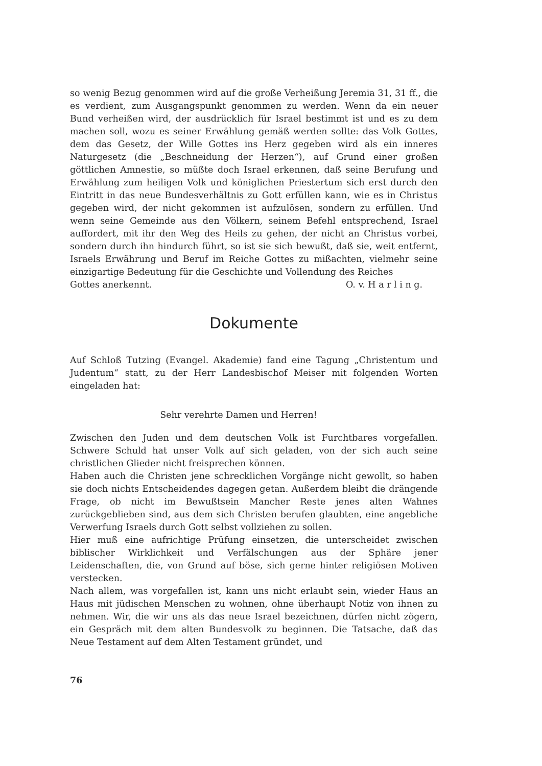so wenig Bezug genommen wird auf die große Verheißung Jeremia 31, 31 ff., die es verdient, zum Ausgangspunkt genommen zu werden. Wenn da ein neuer Bund verheißen wird, der ausdrücklich für Israel bestimmt ist und es zu dem machen soll, wozu es seiner Erwählung gemäß werden sollte: das Volk Gottes, dem das Gesetz, der Wille Gottes ins Herz gegeben wird als ein inneres Naturgesetz (die „Beschneidung der Herzen“), auf Grund einer großen göttlichen Amnestie, so müßte doch Israel erkennen, daß seine Berufung und Erwählung zum heiligen Volk und königlichen Priestertum sich erst durch den Eintritt in das neue Bundesverhältnis zu Gott erfüllen kann, wie es in Christus gegeben wird, der nicht gekommen ist aufzulösen, sondern zu erfüllen. Und wenn seine Gemeinde aus den Völkern, seinem Befehl entsprechend, Israel auffordert, mit ihr den Weg des Heils zu gehen, der nicht an Christus vorbei, sondern durch ihn hindurch führt, so ist sie sich bewußt, daß sie, weit entfernt, Israels Erwährung und Beruf im Reiche Gottes zu mißachten, vielmehr seine einzigartige Bedeutung für die Geschichte und Vollendung des Reiches
Gottes anerkennt. O. v. H a r l i n g.
Dokumente
Auf Schloß Tutzing (Evangel. Akademie) fand eine Tagung „Christentum und Judentum“ statt, zu der Herr Landesbischof Meiser mit folgenden Worten eingeladen hat:
Sehr verehrte Damen und Herren!
Zwischen den Juden und dem deutschen Volk ist Furchtbares vorgefallen. Schwere Schuld hat unser Volk auf sich geladen, von der sich auch seine christlichen Glieder nicht freisprechen können.
Haben auch die Christen jene schrecklichen Vorgänge nicht gewollt, so haben sie doch nichts Entscheidendes dagegen getan. Außerdem bleibt die drängende Frage, ob nicht im Bewußtsein Mancher Reste jenes alten Wahnes zurückgeblieben sind, aus dem sich Christen berufen glaubten, eine angebliche Verwerfung Israels durch Gott selbst vollziehen zu sollen.
Hier muß eine aufrichtige Prüfung einsetzen, die unterscheidet zwischen biblischer Wirklichkeit und Verfälschungen aus der Sphäre jener Leidenschaften, die, von Grund auf böse, sich gerne hinter religiösen Motiven verstecken.
Nach allem, was vorgefallen ist, kann uns nicht erlaubt sein, wieder Haus an Haus mit jüdischen Menschen zu wohnen, ohne überhaupt Notiz von ihnen zu nehmen. Wir, die wir uns als das neue Israel bezeichnen, dürfen nicht zögern, ein Gespräch mit dem alten Bundesvolk zu beginnen. Die Tatsache, daß das Neue Testament auf dem Alten Testament gründet, und
76